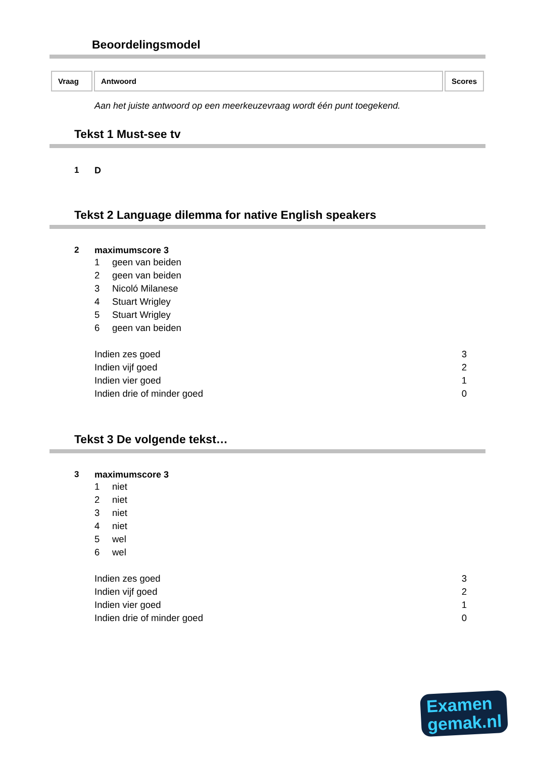Beoordelingsmodel
| Vraag | Antwoord | Scores |
| --- | --- | --- |
Aan het juiste antwoord op een meerkeuzevraag wordt één punt toegekend.
Tekst 1 Must-see tv
1 D
Tekst 2 Language dilemma for native English speakers
2 maximumscore 3
1 geen van beiden
2 geen van beiden
3 Nicoló Milanese
4 Stuart Wrigley
5 Stuart Wrigley
6 geen van beiden
Indien zes goed 3
Indien vijf goed 2
Indien vier goed 1
Indien drie of minder goed 0
Tekst 3 De volgende tekst…
3 maximumscore 3
1 niet
2 niet
3 niet
4 niet
5 wel
6 wel
Indien zes goed 3
Indien vijf goed 2
Indien vier goed 1
Indien drie of minder goed 0
Examen
gemak.nl